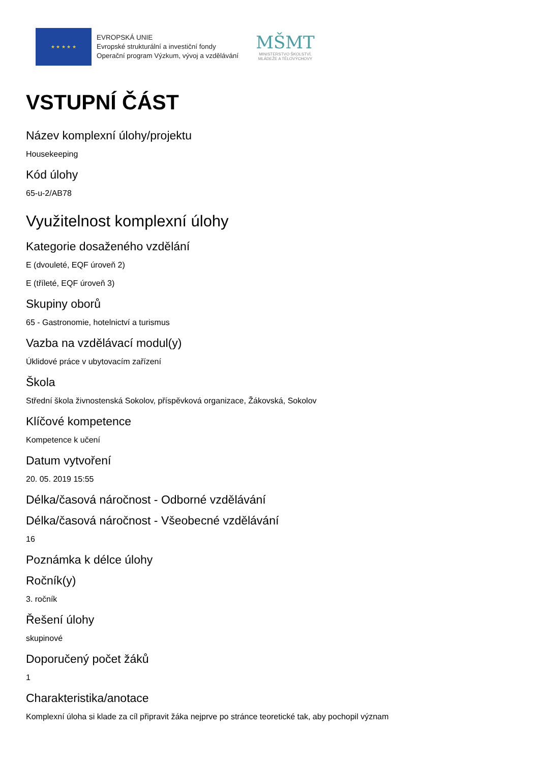★ ★ ★ ★ ★
EVROPSKÁ UNIE
Evropské strukturální a investiční fondy
Operační program Výzkum, vývoj a vzdělávání
MŠMT
MINISTERSTVO ŠKOLSTVÍ,
MLÁDEŽE A TĚLOVÝCHOVY
VSTUPNÍ ČÁST
Název komplexní úlohy/projektu
Housekeeping
Kód úlohy
65-u-2/AB78
Využitelnost komplexní úlohy
Kategorie dosaženého vzdělání
E (dvouleté, EQF úroveň 2)
E (tříleté, EQF úroveň 3)
Skupiny oborů
65 - Gastronomie, hotelnictví a turismus
Vazba na vzdělávací modul(y)
Úklidové práce v ubytovacím zařízení
Škola
Střední škola živnostenská Sokolov, příspěvková organizace, Žákovská, Sokolov
Klíčové kompetence
Kompetence k učení
Datum vytvoření
20. 05. 2019 15:55
Délka/časová náročnost - Odborné vzdělávání
Délka/časová náročnost - Všeobecné vzdělávání
16
Poznámka k délce úlohy
Ročník(y)
3. ročník
Řešení úlohy
skupinové
Doporučený počet žáků
1
Charakteristika/anotace
Komplexní úloha si klade za cíl připravit žáka nejprve po stránce teoretické tak, aby pochopil význam